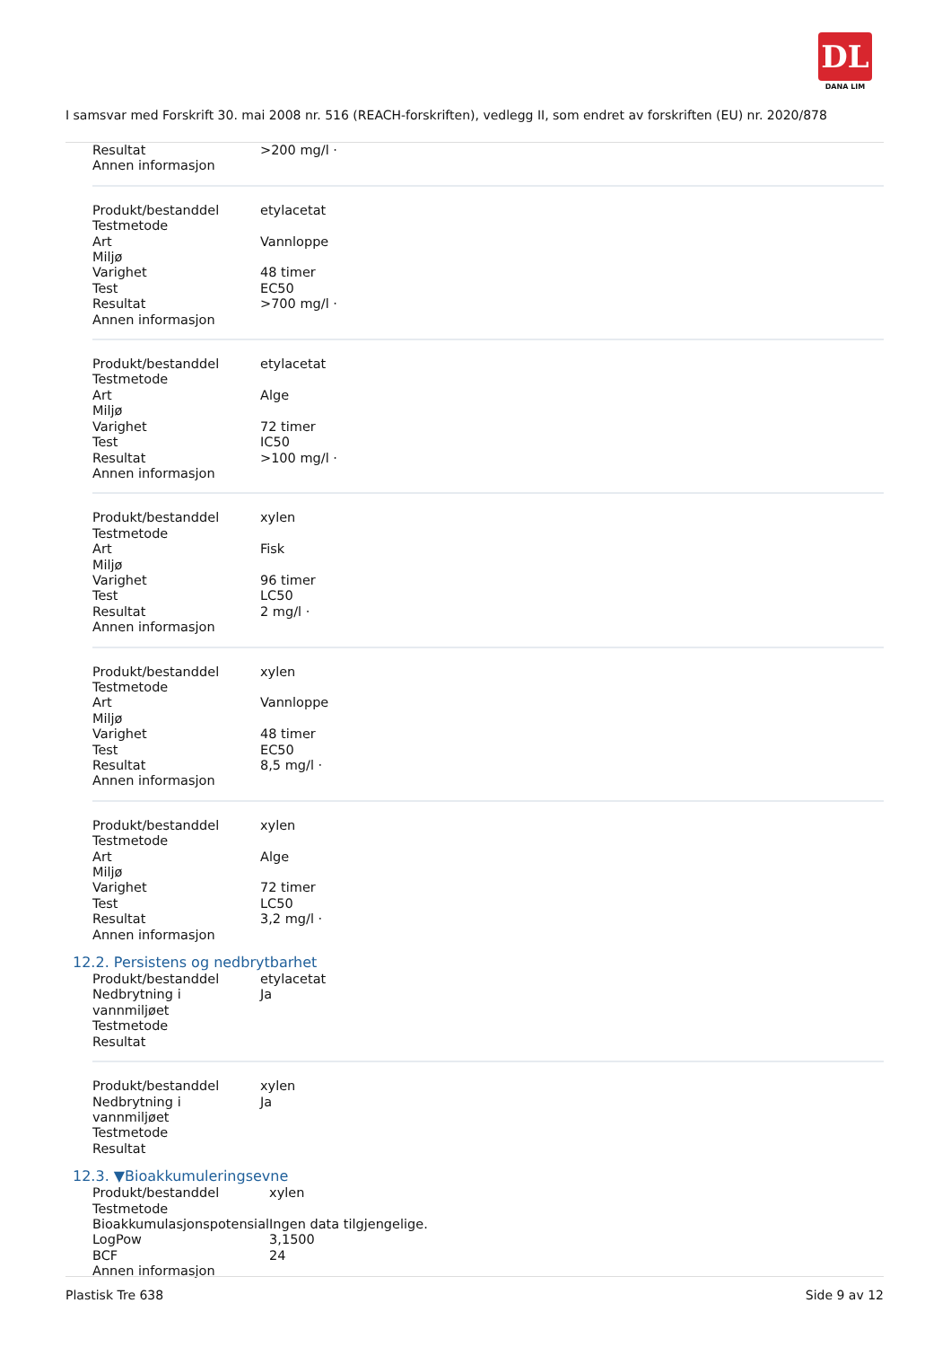DL
DANA LIM
I samsvar med Forskrift 30. mai 2008 nr. 516 (REACH-forskriften), vedlegg II, som endret av forskriften (EU) nr. 2020/878
| Resultat | >200 mg/l · |
| Annen informasjon | |
| Produkt/bestanddel | etylacetat |
| Testmetode | |
| Art | Vannloppe |
| Miljø | |
| Varighet | 48 timer |
| Test | EC50 |
| Resultat | >700 mg/l · |
| Annen informasjon | |
| Produkt/bestanddel | etylacetat |
| Testmetode | |
| Art | Alge |
| Miljø | |
| Varighet | 72 timer |
| Test | IC50 |
| Resultat | >100 mg/l · |
| Annen informasjon | |
| Produkt/bestanddel | xylen |
| Testmetode | |
| Art | Fisk |
| Miljø | |
| Varighet | 96 timer |
| Test | LC50 |
| Resultat | 2 mg/l · |
| Annen informasjon | |
| Produkt/bestanddel | xylen |
| Testmetode | |
| Art | Vannloppe |
| Miljø | |
| Varighet | 48 timer |
| Test | EC50 |
| Resultat | 8,5 mg/l · |
| Annen informasjon | |
| Produkt/bestanddel | xylen |
| Testmetode | |
| Art | Alge |
| Miljø | |
| Varighet | 72 timer |
| Test | LC50 |
| Resultat | 3,2 mg/l · |
| Annen informasjon | |
12.2. Persistens og nedbrytbarhet
| Produkt/bestanddel | etylacetat |
| Nedbrytning i vannmiljøet | Ja |
| Testmetode | |
| Resultat | |
| Produkt/bestanddel | xylen |
| Nedbrytning i vannmiljøet | Ja |
| Testmetode | |
| Resultat | |
12.3. ▼Bioakkumuleringsevne
| Produkt/bestanddel | xylen |
| Testmetode | |
| Bioakkumulasjonspotensial | Ingen data tilgjengelige. |
| LogPow | 3,1500 |
| BCF | 24 |
| Annen informasjon | |
Plastisk Tre 638 Side 9 av 12